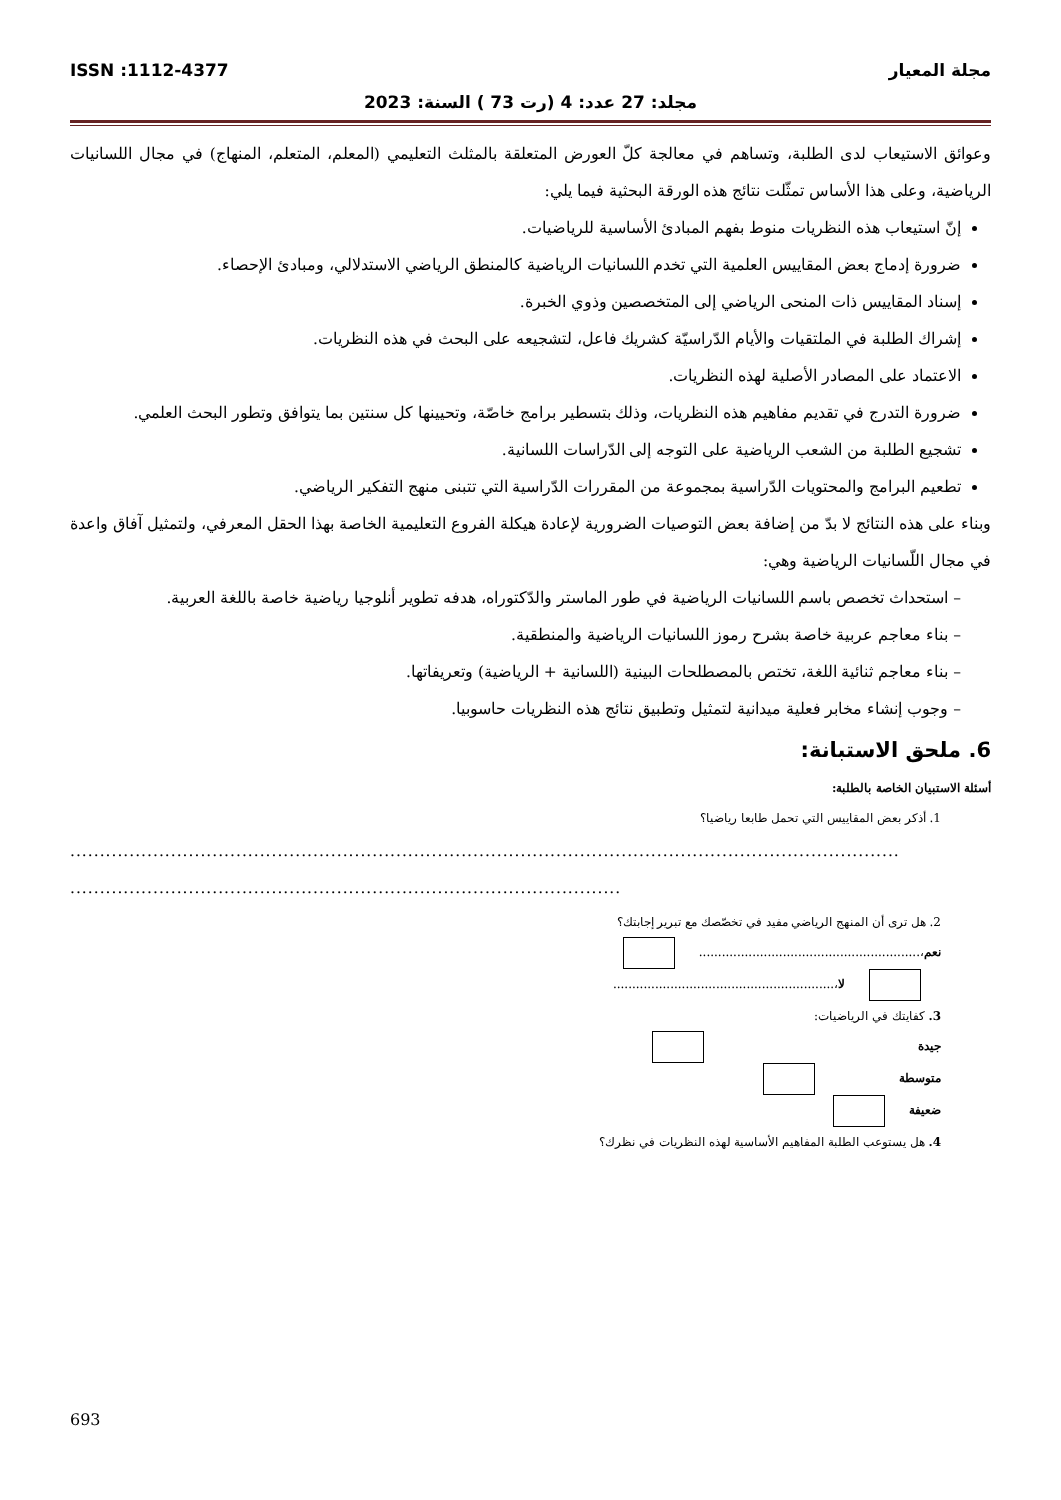مجلة المعيار ISSN :1112-4377
مجلد: 27 عدد: 4 (رت 73 ) السنة: 2023
وعوائق الاستيعاب لدى الطلبة، وتساهم في معالجة كلّ العورض المتعلقة بالمثلث التعليمي (المعلم، المتعلم، المنهاج) في مجال اللسانيات الرياضية، وعلى هذا الأساس تمثّلت نتائج هذه الورقة البحثية فيما يلي:
إنّ استيعاب هذه النظريات منوط بفهم المبادئ الأساسية للرياضيات.
ضرورة إدماج بعض المقاييس العلمية التي تخدم اللسانيات الرياضية كالمنطق الرياضي الاستدلالي، ومبادئ الإحصاء.
إسناد المقاييس ذات المنحى الرياضي إلى المتخصصين وذوي الخبرة.
إشراك الطلبة في الملتقيات والأيام الدّراسيّة كشريك فاعل، لتشجيعه على البحث في هذه النظريات.
الاعتماد على المصادر الأصلية لهذه النظريات.
ضرورة التدرج في تقديم مفاهيم هذه النظريات، وذلك بتسطير برامج خاصّة، وتحيينها كل سنتين بما يتوافق وتطور البحث العلمي.
تشجيع الطلبة من الشعب الرياضية على التوجه إلى الدّراسات اللسانية.
تطعيم البرامج والمحتويات الدّراسية بمجموعة من المقررات الدّراسية التي تتبنى منهج التفكير الرياضي.
وبناء على هذه النتائج لا بدّ من إضافة بعض التوصيات الضرورية لإعادة هيكلة الفروع التعليمية الخاصة بهذا الحقل المعرفي، ولتمثيل آفاق واعدة في مجال اللّسانيات الرياضية وهي:
– استحداث تخصص باسم اللسانيات الرياضية في طور الماستر والدّكتوراه، هدفه تطوير أنلوجيا رياضية خاصة باللغة العربية.
– بناء معاجم عربية خاصة بشرح رموز اللسانيات الرياضية والمنطقية.
– بناء معاجم ثنائية اللغة، تختص بالمصطلحات البينية (اللسانية + الرياضية) وتعريفاتها.
– وجوب إنشاء مخابر فعلية ميدانية لتمثيل وتطبيق نتائج هذه النظريات حاسوبيا.
6. ملحق الاستبانة:
أسئلة الاستبيان الخاصة بالطلبة:
1. أذكر بعض المقاييس التي تحمل طابعا رياضيا؟
............................................................................................................................................
.............................................................................................
2. هل ترى أن المنهج الرياضي مفيد في تخصّصك مع تبرير إجابتك؟
نعم،..........................................................
لا،..........................................................
3. كفايتك في الرياضيات:
جيدة
متوسطة
ضعيفة
4. هل يستوعب الطلبة المفاهيم الأساسية لهذه النظريات في نظرك؟
693